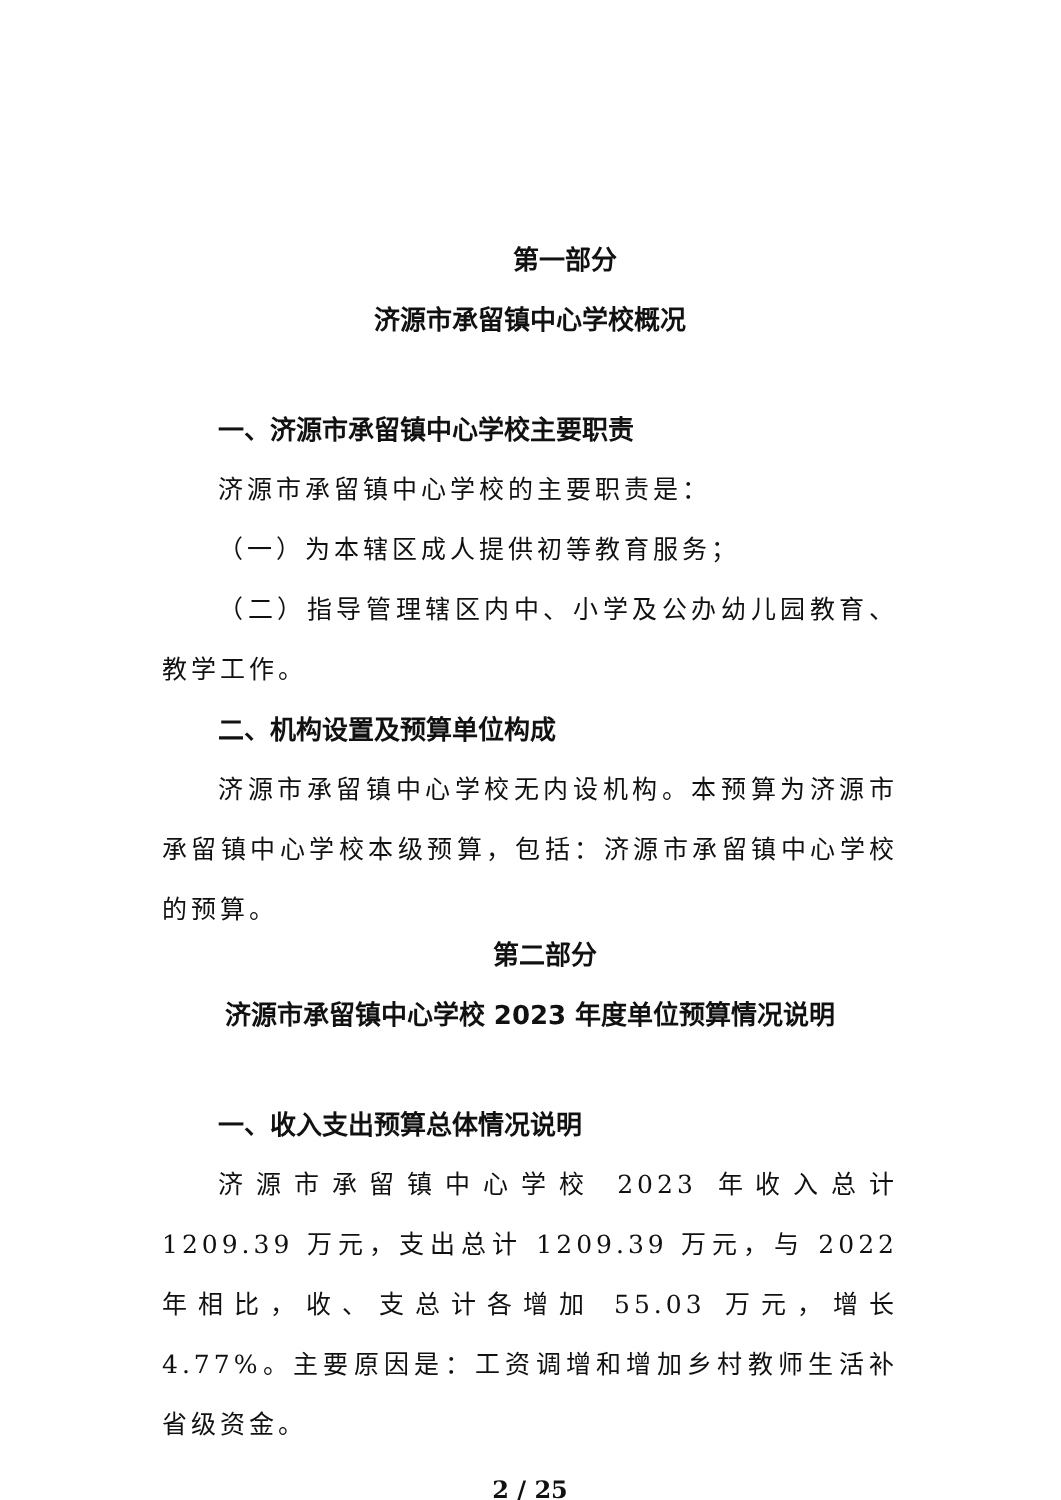第一部分
济源市承留镇中心学校概况
一、济源市承留镇中心学校主要职责
济源市承留镇中心学校的主要职责是：
（一）为本辖区成人提供初等教育服务；
（二）指导管理辖区内中、小学及公办幼儿园教育、教学工作。
二、机构设置及预算单位构成
济源市承留镇中心学校无内设机构。本预算为济源市承留镇中心学校本级预算，包括：济源市承留镇中心学校的预算。
第二部分
济源市承留镇中心学校 2023 年度单位预算情况说明
一、收入支出预算总体情况说明
济源市承留镇中心学校 2023 年收入总计 1209.39 万元，支出总计 1209.39 万元，与 2022 年相比，收、支总计各增加 55.03 万元，增长 4.77%。主要原因是：工资调增和增加乡村教师生活补省级资金。
2 / 25